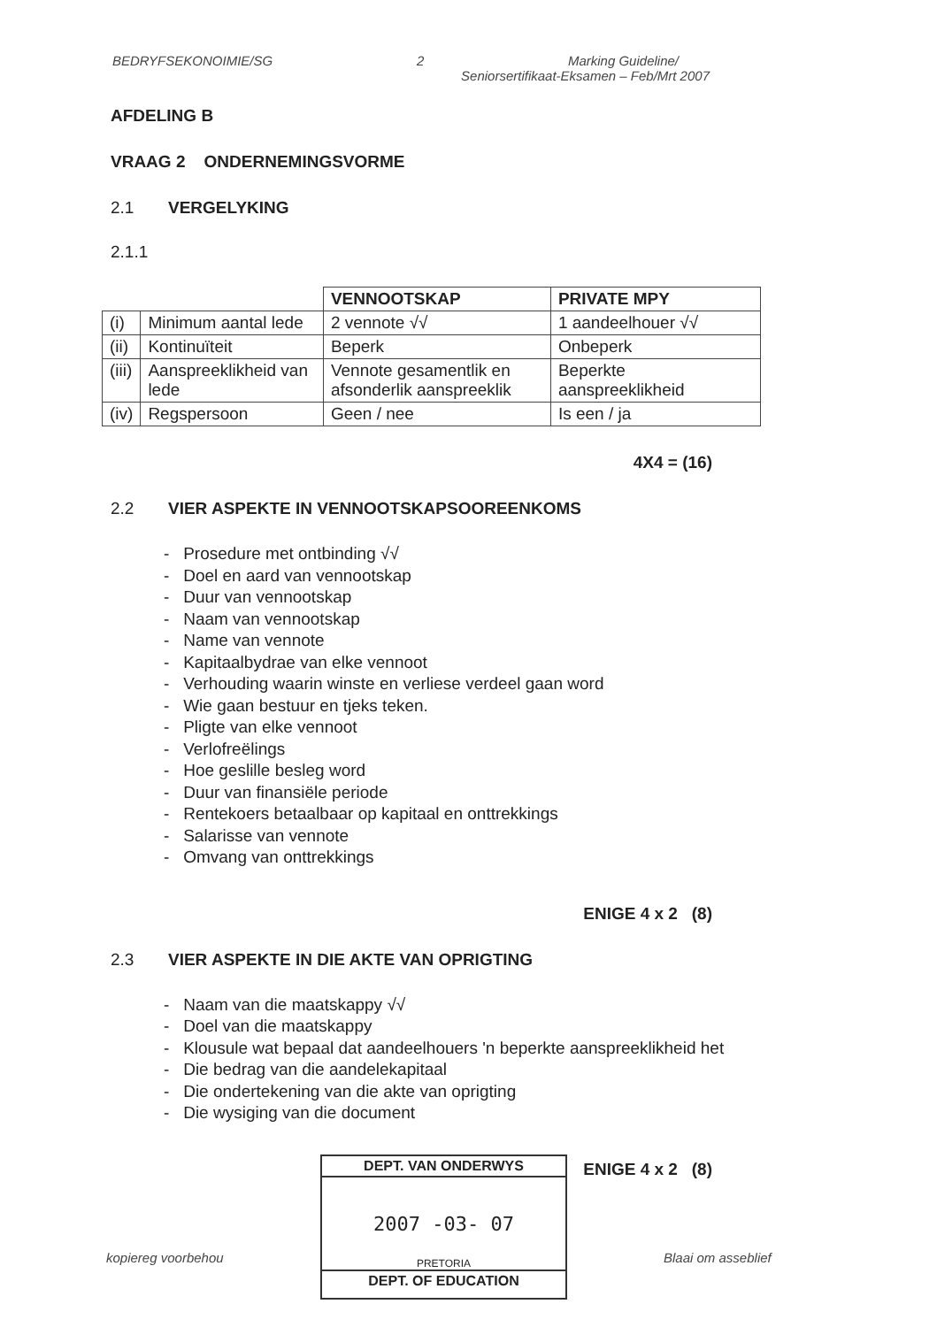BEDRYFSEKONOIMIE/SG 2 Marking Guideline/
Seniorsertifikaat-Eksamen – Feb/Mrt 2007
AFDELING B
VRAAG 2 ONDERNEMINGSVORME
2.1 VERGELYKING
2.1.1
| | | VENNOOTSKAP | PRIVATE MPY |
| (i) | Minimum aantal lede | 2 vennote √√ | 1 aandeelhouer √√ |
| (ii) | Kontinuïteit | Beperk | Onbeperk |
| (iii) | Aanspreeklikheid van lede | Vennote gesamentlik en afsonderlik aanspreeklik | Beperkte aanspreeklikheid |
| (iv) | Regspersoon | Geen / nee | Is een / ja |
4X4 = (16)
2.2 VIER ASPEKTE IN VENNOOTSKAPSOOREENKOMS
- Prosedure met ontbinding √√
- Doel en aard van vennootskap
- Duur van vennootskap
- Naam van vennootskap
- Name van vennote
- Kapitaalbydrae van elke vennoot
- Verhouding waarin winste en verliese verdeel gaan word
- Wie gaan bestuur en tjeks teken.
- Pligte van elke vennoot
- Verlofreëlings
- Hoe geslille besleg word
- Duur van finansiële periode
- Rentekoers betaalbaar op kapitaal en onttrekkings
- Salarisse van vennote
- Omvang van onttrekkings
ENIGE 4 x 2 (8)
2.3 VIER ASPEKTE IN DIE AKTE VAN OPRIGTING
- Naam van die maatskappy √√
- Doel van die maatskappy
- Klousule wat bepaal dat aandeelhouers 'n beperkte aanspreeklikheid het
- Die bedrag van die aandelekapitaal
- Die ondertekening van die akte van oprigting
- Die wysiging van die document
ENIGE 4 x 2 (8)
DEPT. VAN ONDERWYS
2007 -03- 07
PRETORIA
DEPT. OF EDUCATION
kopiereg voorbehou Blaai om asseblief